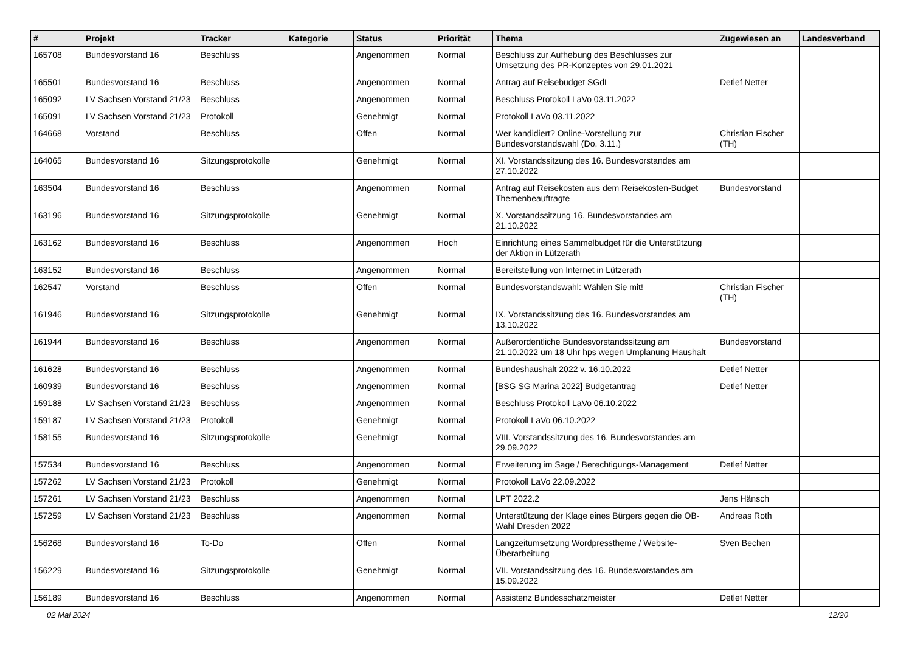| # | Projekt | Tracker | Kategorie | Status | Priorität | Thema | Zugewiesen an | Landesverband |
| --- | --- | --- | --- | --- | --- | --- | --- | --- |
| 165708 | Bundesvorstand 16 | Beschluss | | Angenommen | Normal | Beschluss zur Aufhebung des Beschlusses zur Umsetzung des PR-Konzeptes von 29.01.2021 | | |
| 165501 | Bundesvorstand 16 | Beschluss | | Angenommen | Normal | Antrag auf Reisebudget SGdL | Detlef Netter | |
| 165092 | LV Sachsen Vorstand 21/23 | Beschluss | | Angenommen | Normal | Beschluss Protokoll LaVo 03.11.2022 | | |
| 165091 | LV Sachsen Vorstand 21/23 | Protokoll | | Genehmigt | Normal | Protokoll LaVo 03.11.2022 | | |
| 164668 | Vorstand | Beschluss | | Offen | Normal | Wer kandidiert? Online-Vorstellung zur Bundesvorstandswahl (Do, 3.11.) | Christian Fischer (TH) | |
| 164065 | Bundesvorstand 16 | Sitzungsprotokolle | | Genehmigt | Normal | XI. Vorstandssitzung des 16. Bundesvorstandes am 27.10.2022 | | |
| 163504 | Bundesvorstand 16 | Beschluss | | Angenommen | Normal | Antrag auf Reisekosten aus dem Reisekosten-Budget Themenbeauftragte | Bundesvorstand | |
| 163196 | Bundesvorstand 16 | Sitzungsprotokolle | | Genehmigt | Normal | X. Vorstandssitzung 16. Bundesvorstandes am 21.10.2022 | | |
| 163162 | Bundesvorstand 16 | Beschluss | | Angenommen | Hoch | Einrichtung eines Sammelbudget für die Unterstützung der Aktion in Lützerath | | |
| 163152 | Bundesvorstand 16 | Beschluss | | Angenommen | Normal | Bereitstellung von Internet in Lützerath | | |
| 162547 | Vorstand | Beschluss | | Offen | Normal | Bundesvorstandswahl: Wählen Sie mit! | Christian Fischer (TH) | |
| 161946 | Bundesvorstand 16 | Sitzungsprotokolle | | Genehmigt | Normal | IX. Vorstandssitzung des 16. Bundesvorstandes am 13.10.2022 | | |
| 161944 | Bundesvorstand 16 | Beschluss | | Angenommen | Normal | Außerordentliche Bundesvorstandssitzung am 21.10.2022 um 18 Uhr hps wegen Umplanung Haushalt | Bundesvorstand | |
| 161628 | Bundesvorstand 16 | Beschluss | | Angenommen | Normal | Bundeshaushalt 2022 v. 16.10.2022 | Detlef Netter | |
| 160939 | Bundesvorstand 16 | Beschluss | | Angenommen | Normal | [BSG SG Marina 2022] Budgetantrag | Detlef Netter | |
| 159188 | LV Sachsen Vorstand 21/23 | Beschluss | | Angenommen | Normal | Beschluss Protokoll LaVo 06.10.2022 | | |
| 159187 | LV Sachsen Vorstand 21/23 | Protokoll | | Genehmigt | Normal | Protokoll LaVo 06.10.2022 | | |
| 158155 | Bundesvorstand 16 | Sitzungsprotokolle | | Genehmigt | Normal | VIII. Vorstandssitzung des 16. Bundesvorstandes am 29.09.2022 | | |
| 157534 | Bundesvorstand 16 | Beschluss | | Angenommen | Normal | Erweiterung im Sage / Berechtigungs-Management | Detlef Netter | |
| 157262 | LV Sachsen Vorstand 21/23 | Protokoll | | Genehmigt | Normal | Protokoll LaVo 22.09.2022 | | |
| 157261 | LV Sachsen Vorstand 21/23 | Beschluss | | Angenommen | Normal | LPT 2022.2 | Jens Hänsch | |
| 157259 | LV Sachsen Vorstand 21/23 | Beschluss | | Angenommen | Normal | Unterstützung der Klage eines Bürgers gegen die OB-Wahl Dresden 2022 | Andreas Roth | |
| 156268 | Bundesvorstand 16 | To-Do | | Offen | Normal | Langzeitumsetzung Wordpresstheme / Website-Überarbeitung | Sven Bechen | |
| 156229 | Bundesvorstand 16 | Sitzungsprotokolle | | Genehmigt | Normal | VII. Vorstandssitzung des 16. Bundesvorstandes am 15.09.2022 | | |
| 156189 | Bundesvorstand 16 | Beschluss | | Angenommen | Normal | Assistenz Bundesschatzmeister | Detlef Netter | |
02 Mai 2024 12/20